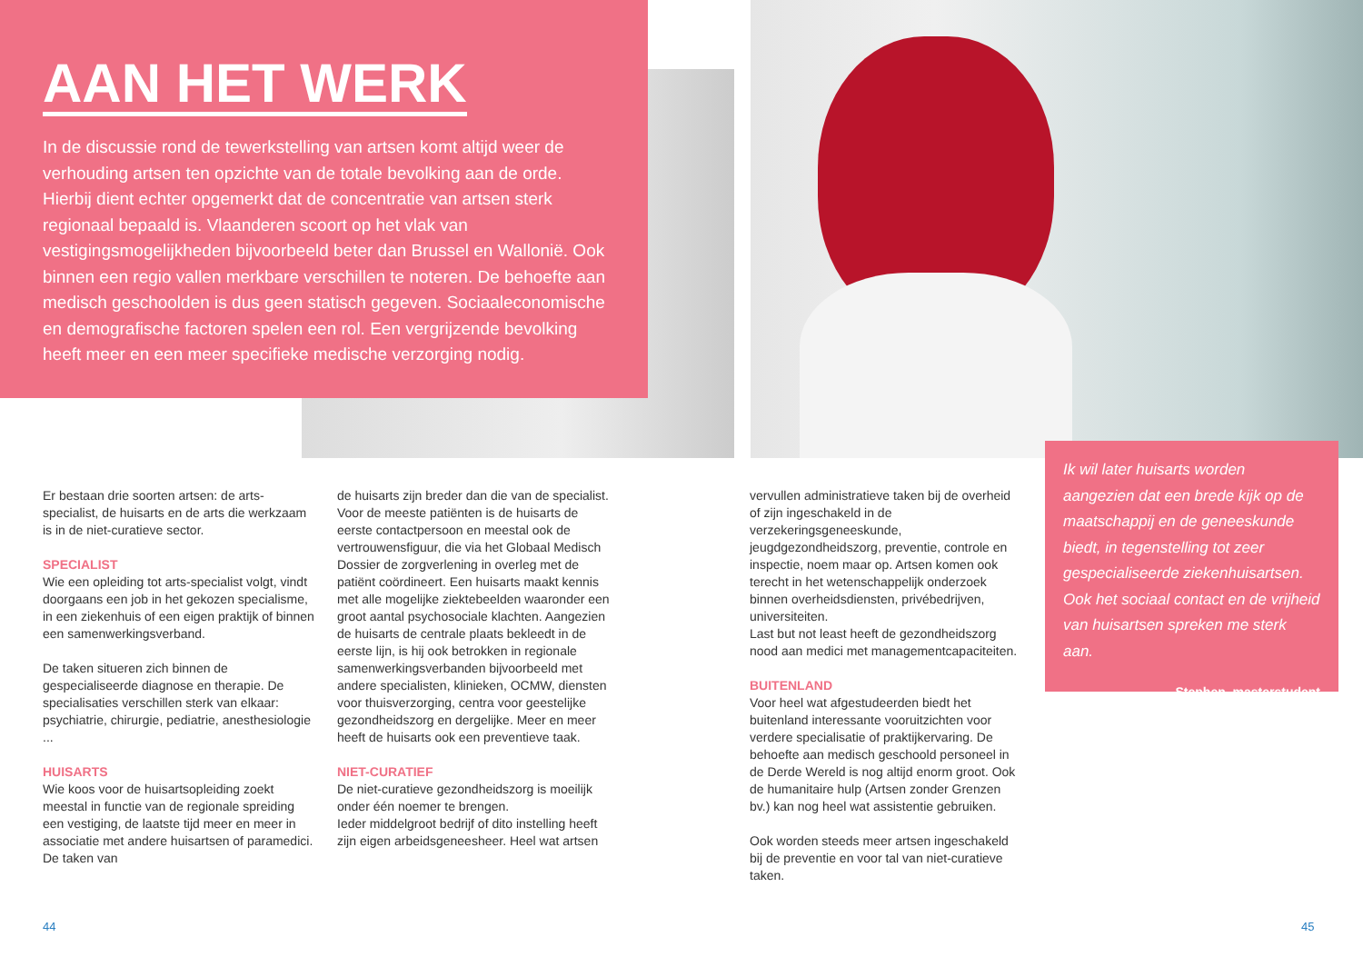AAN HET WERK
In de discussie rond de tewerkstelling van artsen komt altijd weer de verhouding artsen ten opzichte van de totale bevolking aan de orde. Hierbij dient echter opgemerkt dat de concentratie van artsen sterk regionaal bepaald is. Vlaanderen scoort op het vlak van vestigingsmogelijkheden bijvoorbeeld beter dan Brussel en Wallonië. Ook binnen een regio vallen merkbare verschillen te noteren. De behoefte aan medisch geschoolden is dus geen statisch gegeven. Sociaaleconomische en demografische factoren spelen een rol. Een vergrijzende bevolking heeft meer en een meer specifieke medische verzorging nodig.
Er bestaan drie soorten artsen: de arts-specialist, de huisarts en de arts die werkzaam is in de niet-curatieve sector.
SPECIALIST
Wie een opleiding tot arts-specialist volgt, vindt doorgaans een job in het gekozen specialisme, in een ziekenhuis of een eigen praktijk of binnen een samenwerkingsverband.
De taken situeren zich binnen de gespecialiseerde diagnose en therapie. De specialisaties verschillen sterk van elkaar: psychiatrie, chirurgie, pediatrie, anesthesiologie ...
HUISARTS
Wie koos voor de huisartsopleiding zoekt meestal in functie van de regionale spreiding een vestiging, de laatste tijd meer en meer in associatie met andere huisartsen of paramedici. De taken van
de huisarts zijn breder dan die van de specialist. Voor de meeste patiënten is de huisarts de eerste contactpersoon en meestal ook de vertrouwensfiguur, die via het Globaal Medisch Dossier de zorgverlening in overleg met de patiënt coördineert. Een huisarts maakt kennis met alle mogelijke ziektebeelden waaronder een groot aantal psychosociale klachten. Aangezien de huisarts de centrale plaats bekleedt in de eerste lijn, is hij ook betrokken in regionale samenwerkingsverbanden bijvoorbeeld met andere specialisten, klinieken, OCMW, diensten voor thuisverzorging, centra voor geestelijke gezondheidszorg en dergelijke. Meer en meer heeft de huisarts ook een preventieve taak.
NIET-CURATIEF
De niet-curatieve gezondheidszorg is moeilijk onder één noemer te brengen.
Ieder middelgroot bedrijf of dito instelling heeft zijn eigen arbeidsgeneesheer. Heel wat artsen
vervullen administratieve taken bij de overheid of zijn ingeschakeld in de verzekeringsgeneeskunde, jeugdgezondheidszorg, preventie, controle en inspectie, noem maar op. Artsen komen ook terecht in het wetenschappelijk onderzoek binnen overheidsdiensten, privébedrijven, universiteiten.
Last but not least heeft de gezondheidszorg nood aan medici met managementcapaciteiten.
BUITENLAND
Voor heel wat afgestudeerden biedt het buitenland interessante vooruitzichten voor verdere specialisatie of praktijkervaring. De behoefte aan medisch geschoold personeel in de Derde Wereld is nog altijd enorm groot. Ook de humanitaire hulp (Artsen zonder Grenzen bv.) kan nog heel wat assistentie gebruiken.
Ook worden steeds meer artsen ingeschakeld bij de preventie en voor tal van niet-curatieve taken.
Ik wil later huisarts worden aangezien dat een brede kijk op de maatschappij en de geneeskunde biedt, in tegenstelling tot zeer gespecialiseerde ziekenhuisartsen. Ook het sociaal contact en de vrijheid van huisartsen spreken me sterk aan.
Stephen, masterstudent
44 45